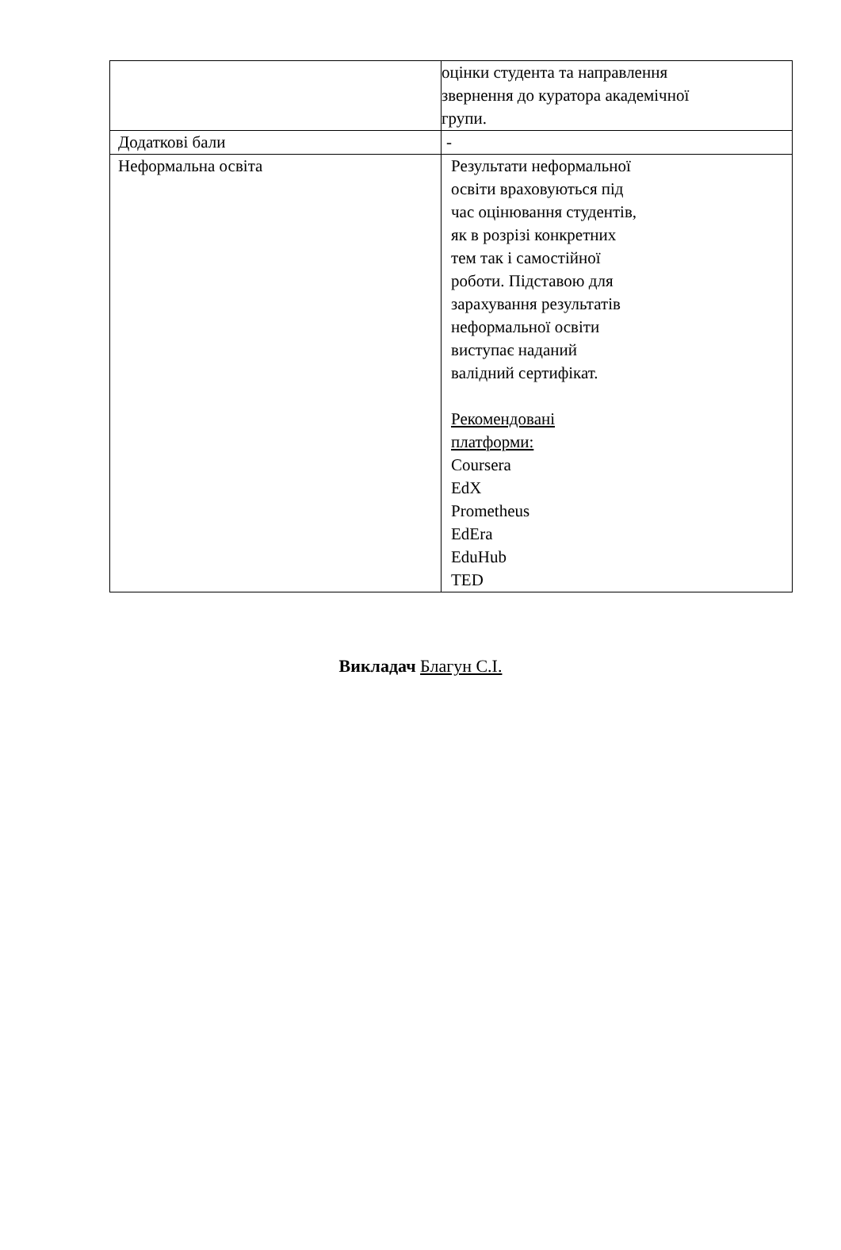| | оцінки студента та направлення звернення до куратора академічної групи. |
| Додаткові бали | - |
| Неформальна освіта | Результати неформальної освіти враховуються під час оцінювання студентів, як в розрізі конкретних тем так і самостійної роботи. Підставою для зарахування результатів неформальної освіти виступає наданий валідний сертифікат. Рекомендовані платформи: Coursera EdX Prometheus EdEra EduHub TED |
Викладач Благун С.І.